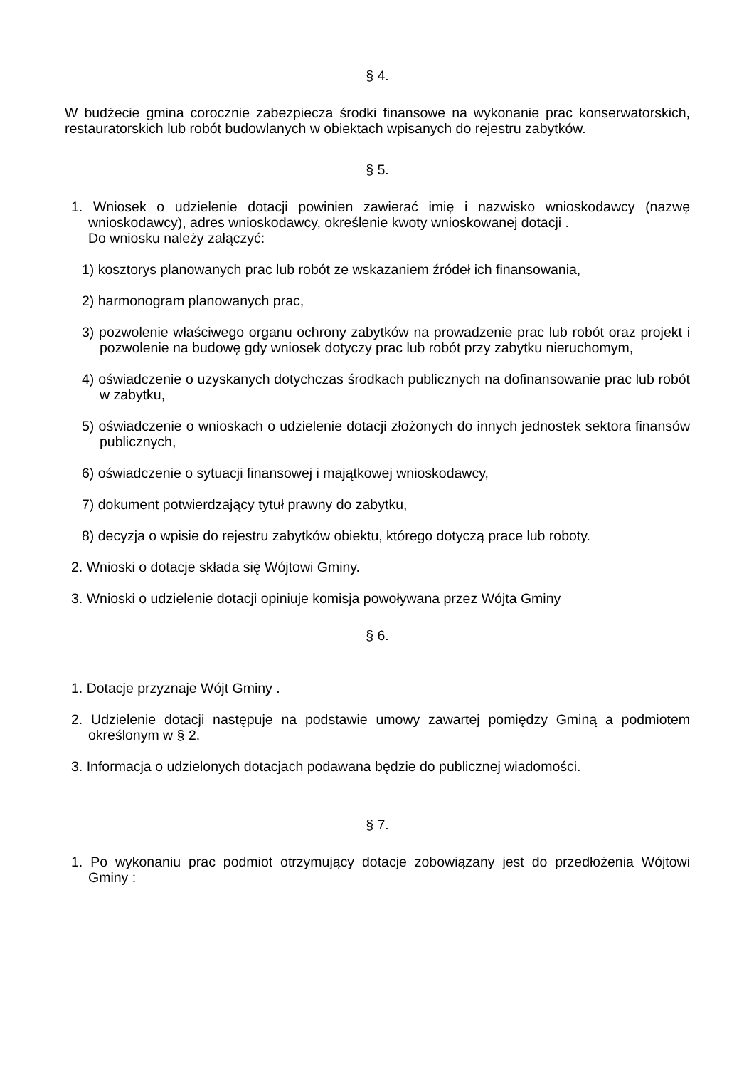§ 4.
W budżecie gmina corocznie zabezpiecza środki finansowe na wykonanie prac konserwatorskich, restauratorskich lub robót budowlanych w obiektach wpisanych do rejestru zabytków.
§ 5.
1. Wniosek o udzielenie dotacji powinien zawierać imię i nazwisko wnioskodawcy (nazwę wnioskodawcy), adres wnioskodawcy, określenie kwoty wnioskowanej dotacji .
Do wniosku należy załączyć:
1) kosztorys planowanych prac lub robót ze wskazaniem źródeł ich finansowania,
2) harmonogram planowanych prac,
3) pozwolenie właściwego organu ochrony zabytków na prowadzenie prac lub robót oraz projekt i pozwolenie na budowę gdy wniosek dotyczy prac lub robót przy zabytku nieruchomym,
4) oświadczenie o uzyskanych dotychczas środkach publicznych na dofinansowanie prac lub robót w zabytku,
5) oświadczenie o wnioskach o udzielenie dotacji złożonych do innych jednostek sektora finansów publicznych,
6) oświadczenie o sytuacji finansowej i majątkowej wnioskodawcy,
7) dokument potwierdzający tytuł prawny do zabytku,
8) decyzja o wpisie do rejestru zabytków obiektu, którego dotyczą prace lub roboty.
2. Wnioski o dotacje składa się Wójtowi Gminy.
3. Wnioski o udzielenie dotacji opiniuje komisja powoływana przez Wójta Gminy
§ 6.
1. Dotacje przyznaje Wójt Gminy .
2. Udzielenie dotacji następuje na podstawie umowy zawartej pomiędzy Gminą a podmiotem określonym w § 2.
3. Informacja o udzielonych dotacjach podawana będzie do publicznej wiadomości.
§ 7.
1. Po wykonaniu prac podmiot otrzymujący dotacje zobowiązany jest do przedłożenia Wójtowi Gminy :